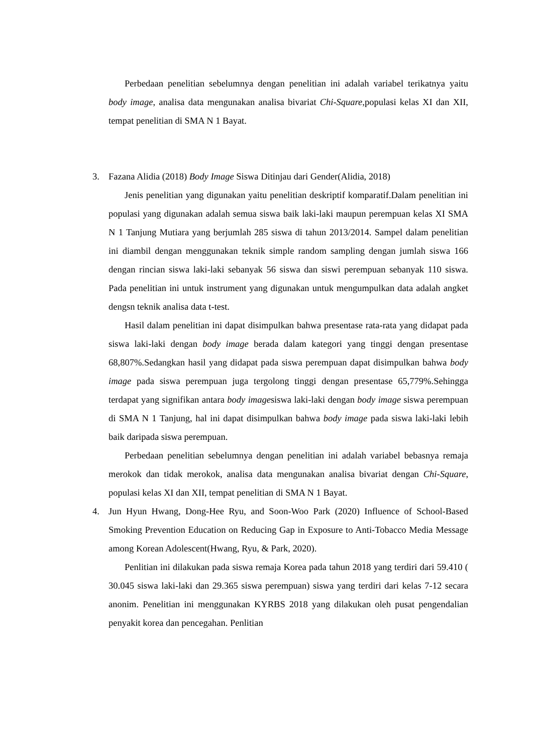Perbedaan penelitian sebelumnya dengan penelitian ini adalah variabel terikatnya yaitu body image, analisa data mengunakan analisa bivariat Chi-Square,populasi kelas XI dan XII, tempat penelitian di SMA N 1 Bayat.
3. Fazana Alidia (2018) Body Image Siswa Ditinjau dari Gender(Alidia, 2018)
Jenis penelitian yang digunakan yaitu penelitian deskriptif komparatif.Dalam penelitian ini populasi yang digunakan adalah semua siswa baik laki-laki maupun perempuan kelas XI SMA N 1 Tanjung Mutiara yang berjumlah 285 siswa di tahun 2013/2014. Sampel dalam penelitian ini diambil dengan menggunakan teknik simple random sampling dengan jumlah siswa 166 dengan rincian siswa laki-laki sebanyak 56 siswa dan siswi perempuan sebanyak 110 siswa. Pada penelitian ini untuk instrument yang digunakan untuk mengumpulkan data adalah angket dengsn teknik analisa data t-test.
Hasil dalam penelitian ini dapat disimpulkan bahwa presentase rata-rata yang didapat pada siswa laki-laki dengan body image berada dalam kategori yang tinggi dengan presentase 68,807%.Sedangkan hasil yang didapat pada siswa perempuan dapat disimpulkan bahwa body image pada siswa perempuan juga tergolong tinggi dengan presentase 65,779%.Sehingga terdapat yang signifikan antara body imagesiswa laki-laki dengan body image siswa perempuan di SMA N 1 Tanjung, hal ini dapat disimpulkan bahwa body image pada siswa laki-laki lebih baik daripada siswa perempuan.
Perbedaan penelitian sebelumnya dengan penelitian ini adalah variabel bebasnya remaja merokok dan tidak merokok, analisa data mengunakan analisa bivariat dengan Chi-Square, populasi kelas XI dan XII, tempat penelitian di SMA N 1 Bayat.
4. Jun Hyun Hwang, Dong-Hee Ryu, and Soon-Woo Park (2020) Influence of School-Based Smoking Prevention Education on Reducing Gap in Exposure to Anti-Tobacco Media Message among Korean Adolescent(Hwang, Ryu, & Park, 2020).
Penlitian ini dilakukan pada siswa remaja Korea pada tahun 2018 yang terdiri dari 59.410 ( 30.045 siswa laki-laki dan 29.365 siswa perempuan) siswa yang terdiri dari kelas 7-12 secara anonim. Penelitian ini menggunakan KYRBS 2018 yang dilakukan oleh pusat pengendalian penyakit korea dan pencegahan. Penlitian